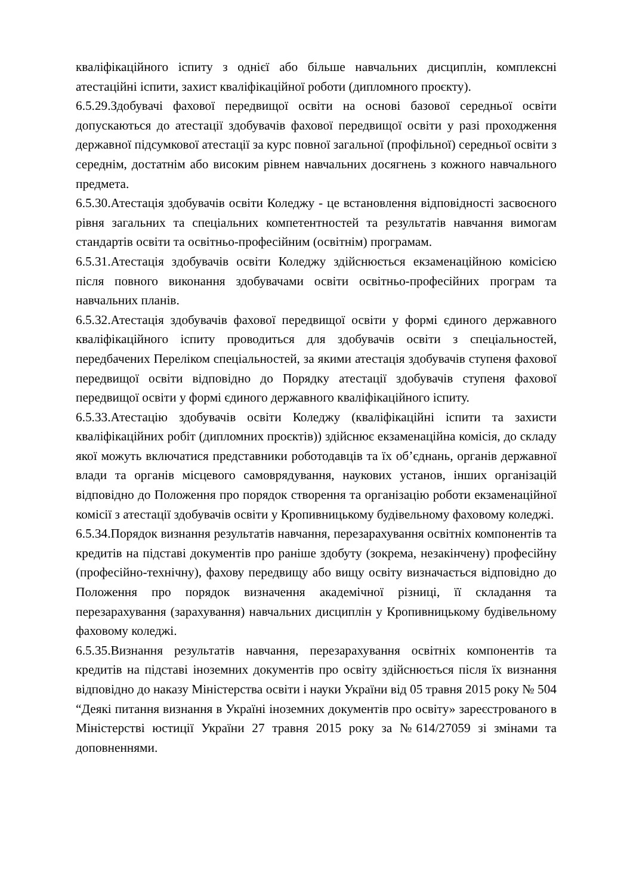кваліфікаційного іспиту з однієї або більше навчальних дисциплін, комплексні атестаційні іспити, захист кваліфікаційної роботи (дипломного проєкту).
6.5.29.Здобувачі фахової передвищої освіти на основі базової середньої освіти допускаються до атестації здобувачів фахової передвищої освіти у разі проходження державної підсумкової атестації за курс повної загальної (профільної) середньої освіти з середнім, достатнім або високим рівнем навчальних досягнень з кожного навчального предмета.
6.5.30.Атестація здобувачів освіти Коледжу - це встановлення відповідності засвоєного рівня загальних та спеціальних компетентностей та результатів навчання вимогам стандартів освіти та освітньо-професійним (освітнім) програмам.
6.5.31.Атестація здобувачів освіти Коледжу здійснюється екзаменаційною комісією після повного виконання здобувачами освіти освітньо-професійних програм та навчальних планів.
6.5.32.Атестація здобувачів фахової передвищої освіти у формі єдиного державного кваліфікаційного іспиту проводиться для здобувачів освіти з спеціальностей, передбачених Переліком спеціальностей, за якими атестація здобувачів ступеня фахової передвищої освіти відповідно до Порядку атестації здобувачів ступеня фахової передвищої освіти у формі єдиного державного кваліфікаційного іспиту.
6.5.33.Атестацію здобувачів освіти Коледжу (кваліфікаційні іспити та захисти кваліфікаційних робіт (дипломних проєктів)) здійснює екзаменаційна комісія, до складу якої можуть включатися представники роботодавців та їх об’єднань, органів державної влади та органів місцевого самоврядування, наукових установ, інших організацій відповідно до Положення про порядок створення та організацію роботи екзаменаційної комісії з атестації здобувачів освіти у Кропивницькому будівельному фаховому коледжі.
6.5.34.Порядок визнання результатів навчання, перезарахування освітніх компонентів та кредитів на підставі документів про раніше здобуту (зокрема, незакінчену) професійну (професійно-технічну), фахову передвищу або вищу освіту визначається відповідно до Положення про порядок визначення академічної різниці, її складання та перезарахування (зарахування) навчальних дисциплін у Кропивницькому будівельному фаховому коледжі.
6.5.35.Визнання результатів навчання, перезарахування освітніх компонентів та кредитів на підставі іноземних документів про освіту здійснюється після їх визнання відповідно до наказу Міністерства освіти і науки України від 05 травня 2015 року № 504 “Деякі питання визнання в Україні іноземних документів про освіту» зареєстрованого в Міністерстві юстиції України 27 травня 2015 року за №614/27059 зі змінами та доповненнями.